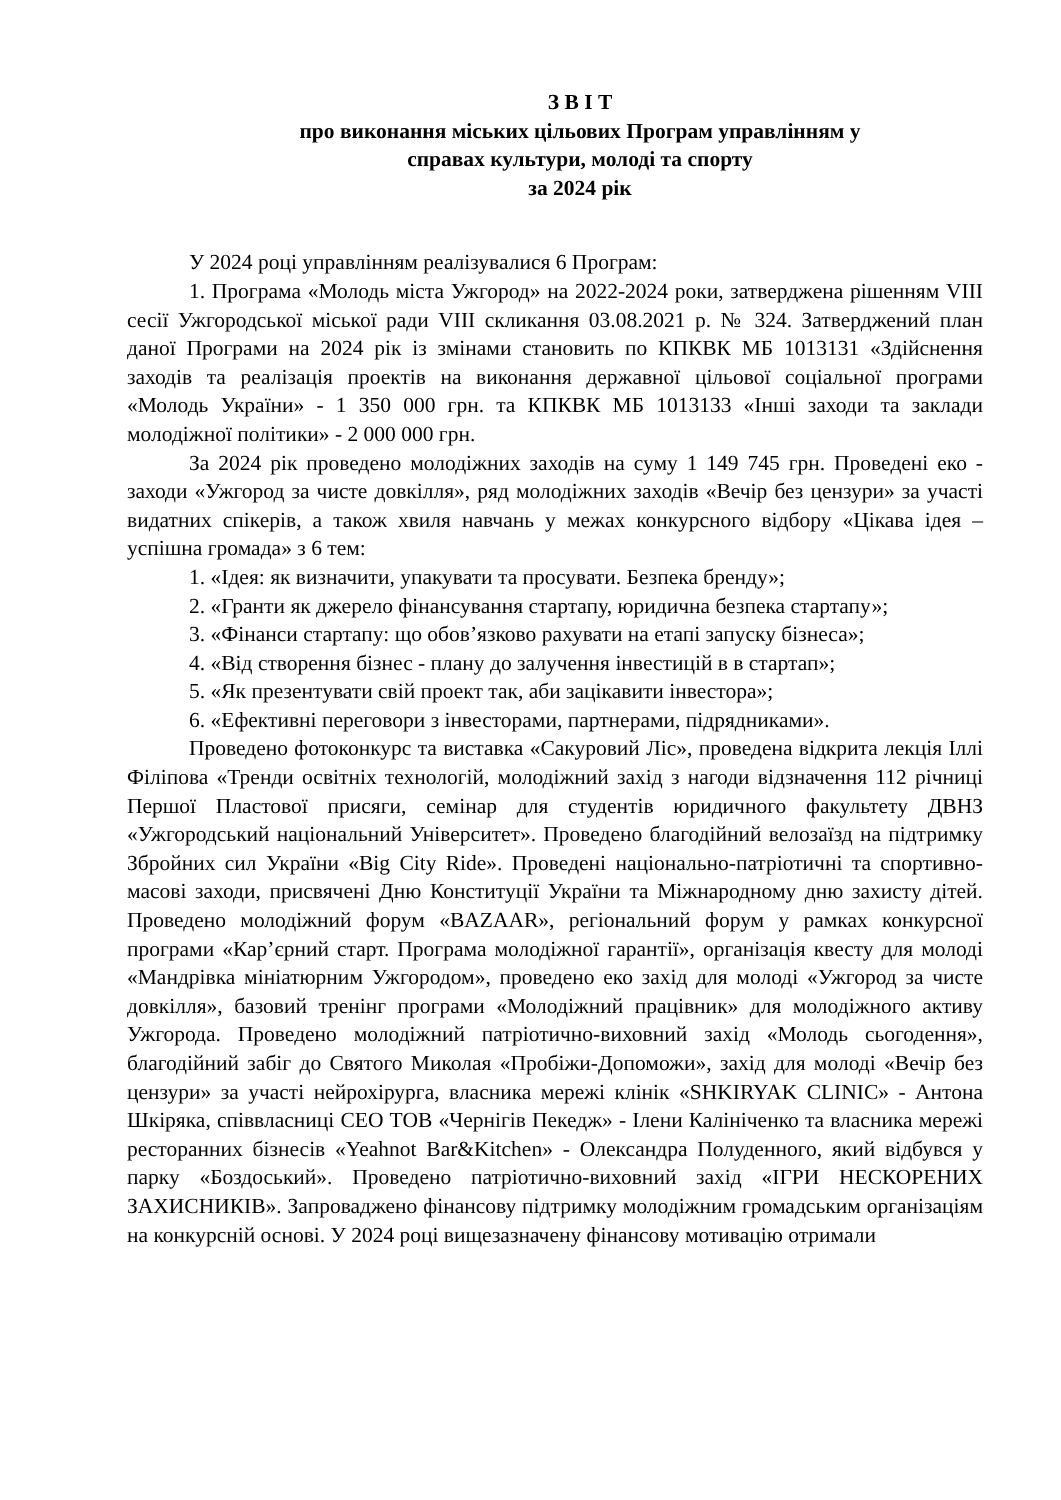З В І Т
про виконання міських цільових Програм управлінням у
справах культури, молоді та спорту
за 2024 рік
У 2024 році управлінням реалізувалися 6 Програм:
1. Програма «Молодь міста Ужгород» на 2022-2024 роки, затверджена рішенням VIII сесії Ужгородської міської ради VIII скликання 03.08.2021 р. № 324. Затверджений план даної Програми на 2024 рік із змінами становить по КПКВК МБ 1013131 «Здійснення заходів та реалізація проектів на виконання державної цільової соціальної програми «Молодь України» - 1 350 000 грн. та КПКВК МБ 1013133 «Інші заходи та заклади молодіжної політики» - 2 000 000 грн.
За 2024 рік проведено молодіжних заходів на суму 1 149 745 грн. Проведені еко - заходи «Ужгород за чисте довкілля», ряд молодіжних заходів «Вечір без цензури» за участі видатних спікерів, а також хвиля навчань у межах конкурсного відбору «Цікава ідея – успішна громада» з 6 тем:
1. «Ідея: як визначити, упакувати та просувати. Безпека бренду»;
2. «Гранти як джерело фінансування стартапу, юридична безпека стартапу»;
3. «Фінанси стартапу: що обов’язково рахувати на етапі запуску бізнеса»;
4. «Від створення бізнес - плану до залучення інвестицій в в стартап»;
5. «Як презентувати свій проект так, аби зацікавити інвестора»;
6. «Ефективні переговори з інвесторами, партнерами, підрядниками».
Проведено фотоконкурс та виставка «Сакуровий Ліс», проведена відкрита лекція Іллі Філіпова «Тренди освітніх технологій, молодіжний захід з нагоди відзначення 112 річниці Першої Пластової присяги, семінар для студентів юридичного факультету ДВНЗ «Ужгородський національний Університет». Проведено благодійний велозаїзд на підтримку Збройних сил України «Big City Ride». Проведені національно-патріотичні та спортивно-масові заходи, присвячені Дню Конституції України та Міжнародному дню захисту дітей. Проведено молодіжний форум «BAZAAR», регіональний форум у рамках конкурсної програми «Кар’єрний старт. Програма молодіжної гарантії», організація квесту для молоді «Мандрівка мініатюрним Ужгородом», проведено еко захід для молоді «Ужгород за чисте довкілля», базовий тренінг програми «Молодіжний працівник» для молодіжного активу Ужгорода. Проведено молодіжний патріотично-виховний захід «Молодь сьогодення», благодійний забіг до Святого Миколая «Пробіжи-Допоможи», захід для молоді «Вечір без цензури» за участі нейрохірурга, власника мережі клінік «SHKIRYAK CLINIC» - Антона Шкіряка, співвласниці CEO ТОВ «Чернігів Пекедж» - Ілени Калініченко та власника мережі ресторанних бізнесів «Yeahnot Bar&Kitchen» - Олександра Полуденного, який відбувся у парку «Боздоський». Проведено патріотично-виховний захід «ІГРИ НЕСКОРЕНИХ ЗАХИСНИКІВ». Запроваджено фінансову підтримку молодіжним громадським організаціям на конкурсній основі. У 2024 році вищезазначену фінансову мотивацію отримали